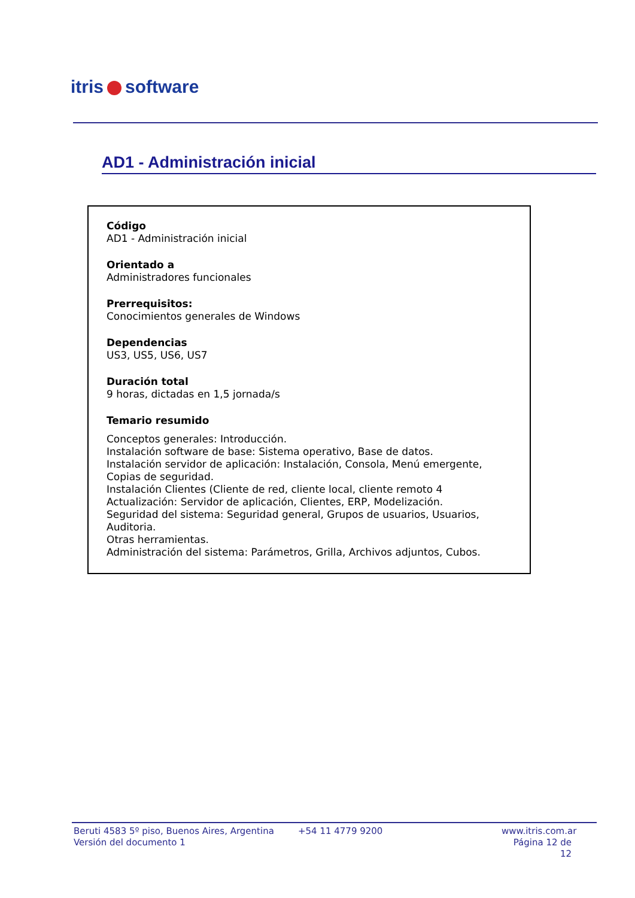itris software
AD1 - Administración inicial
Código
AD1 - Administración inicial
Orientado a
Administradores funcionales
Prerrequisitos:
Conocimientos generales de Windows
Dependencias
US3, US5, US6, US7
Duración total
9 horas, dictadas en 1,5 jornada/s
Temario resumido
Conceptos generales: Introducción.
Instalación software de base: Sistema operativo, Base de datos.
Instalación servidor de aplicación: Instalación, Consola, Menú emergente, Copias de seguridad.
Instalación Clientes (Cliente de red, cliente local, cliente remoto 4
Actualización: Servidor de aplicación, Clientes, ERP, Modelización.
Seguridad del sistema: Seguridad general, Grupos de usuarios, Usuarios, Auditoria.
Otras herramientas.
Administración del sistema: Parámetros, Grilla, Archivos adjuntos, Cubos.
Beruti 4583 5º piso, Buenos Aires, Argentina
Versión del documento 1
+54 11 4779 9200 www.itris.com.ar
Página 12 de 12